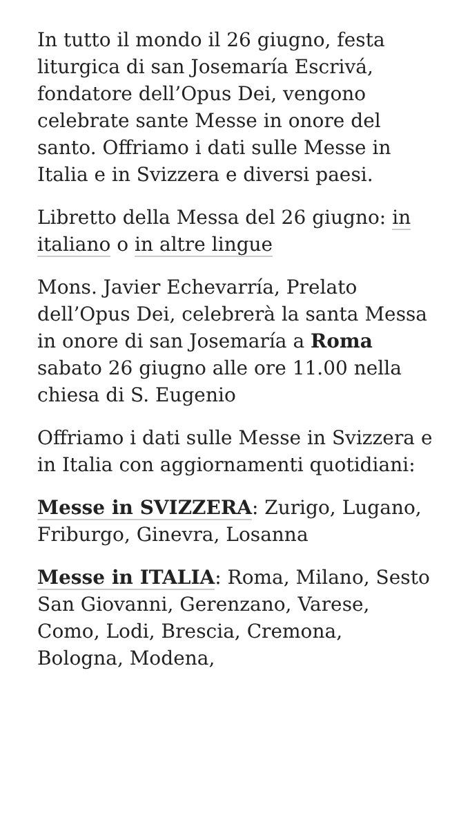In tutto il mondo il 26 giugno, festa liturgica di san Josemaría Escrivá, fondatore dell’Opus Dei, vengono celebrate sante Messe in onore del santo. Offriamo i dati sulle Messe in Italia e in Svizzera e diversi paesi.
Libretto della Messa del 26 giugno: in italiano o in altre lingue
Mons. Javier Echevarría, Prelato dell’Opus Dei, celebrerà la santa Messa in onore di san Josemaría a Roma sabato 26 giugno alle ore 11.00 nella chiesa di S. Eugenio
Offriamo i dati sulle Messe in Svizzera e in Italia con aggiornamenti quotidiani:
Messe in SVIZZERA: Zurigo, Lugano, Friburgo, Ginevra, Losanna
Messe in ITALIA: Roma, Milano, Sesto San Giovanni, Gerenzano, Varese, Como, Lodi, Brescia, Cremona, Bologna, Modena,